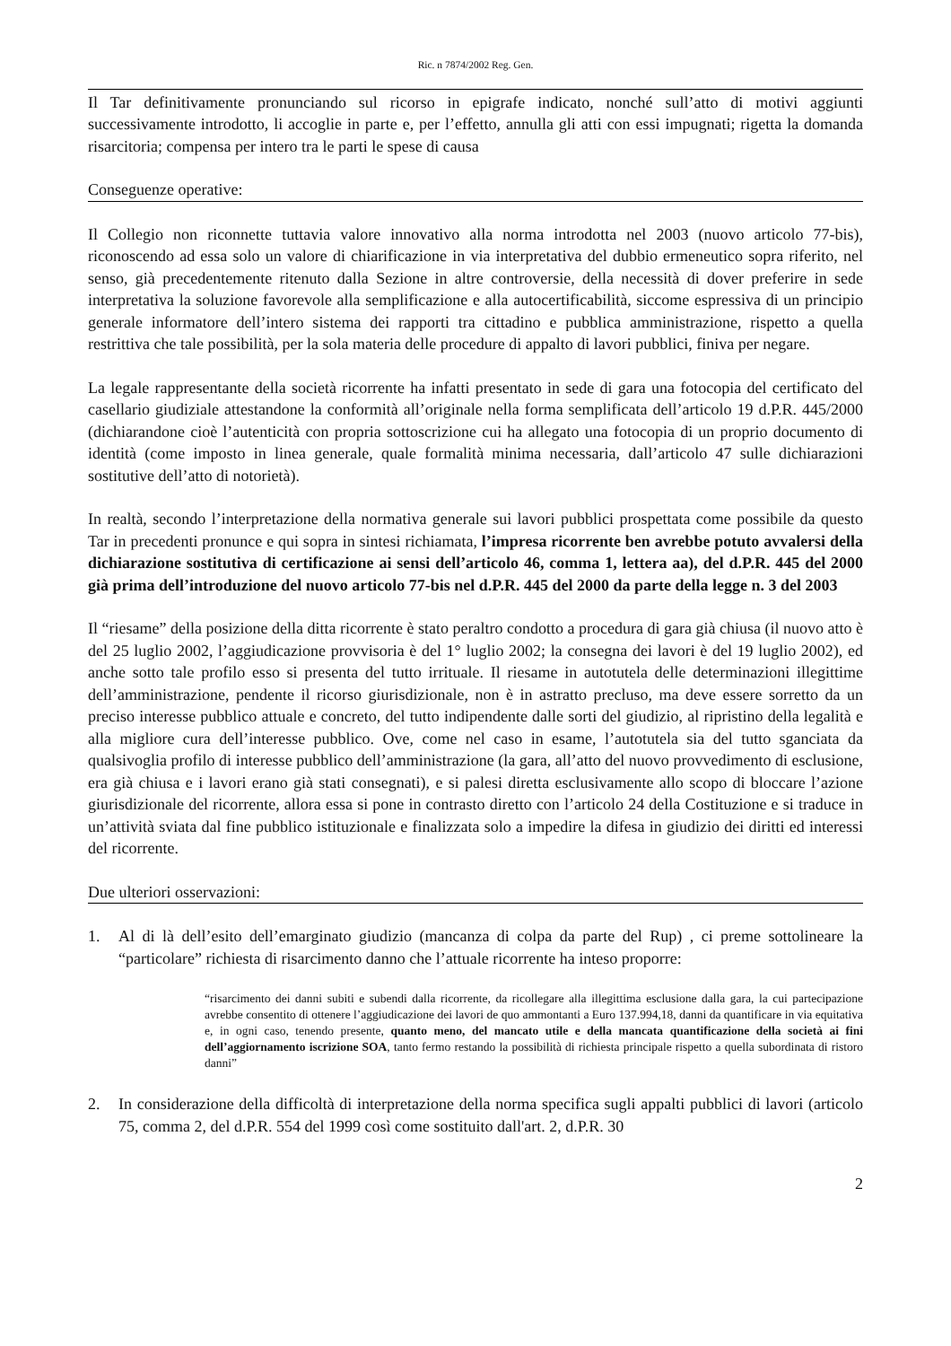Ric. n 7874/2002 Reg. Gen.
Il Tar definitivamente pronunciando sul ricorso in epigrafe indicato, nonché sull’atto di motivi aggiunti successivamente introdotto, li accoglie in parte e, per l’effetto, annulla gli atti con essi impugnati; rigetta la domanda risarcitoria; compensa per intero tra le parti le spese di causa
Conseguenze operative:
Il Collegio non riconnette tuttavia valore innovativo alla norma introdotta nel 2003 (nuovo articolo 77-bis), riconoscendo ad essa solo un valore di chiarificazione in via interpretativa del dubbio ermeneutico sopra riferito, nel senso, già precedentemente ritenuto dalla Sezione in altre controversie, della necessità di dover preferire in sede interpretativa la soluzione favorevole alla semplificazione e alla autocertificabilità, siccome espressiva di un principio generale informatore dell’intero sistema dei rapporti tra cittadino e pubblica amministrazione, rispetto a quella restrittiva che tale possibilità, per la sola materia delle procedure di appalto di lavori pubblici, finiva per negare.
La legale rappresentante della società ricorrente ha infatti presentato in sede di gara una fotocopia del certificato del casellario giudiziale attestandone la conformità all’originale nella forma semplificata dell’articolo 19 d.P.R. 445/2000 (dichiarandone cioè l’autenticità con propria sottoscrizione cui ha allegato una fotocopia di un proprio documento di identità (come imposto in linea generale, quale formalità minima necessaria, dall’articolo 47 sulle dichiarazioni sostitutive dell’atto di notorietà).
In realtà, secondo l’interpretazione della normativa generale sui lavori pubblici prospettata come possibile da questo Tar in precedenti pronunce e qui sopra in sintesi richiamata, l’impresa ricorrente ben avrebbe potuto avvalersi della dichiarazione sostitutiva di certificazione ai sensi dell’articolo 46, comma 1, lettera aa), del d.P.R. 445 del 2000 già prima dell’introduzione del nuovo articolo 77-bis nel d.P.R. 445 del 2000 da parte della legge n. 3 del 2003
Il “riesame” della posizione della ditta ricorrente è stato peraltro condotto a procedura di gara già chiusa (il nuovo atto è del 25 luglio 2002, l’aggiudicazione provvisoria è del 1° luglio 2002; la consegna dei lavori è del 19 luglio 2002), ed anche sotto tale profilo esso si presenta del tutto irrituale. Il riesame in autotutela delle determinazioni illegittime dell’amministrazione, pendente il ricorso giurisdizionale, non è in astratto precluso, ma deve essere sorretto da un preciso interesse pubblico attuale e concreto, del tutto indipendente dalle sorti del giudizio, al ripristino della legalità e alla migliore cura dell’interesse pubblico. Ove, come nel caso in esame, l’autotutela sia del tutto sganciata da qualsivoglia profilo di interesse pubblico dell’amministrazione (la gara, all’atto del nuovo provvedimento di esclusione, era già chiusa e i lavori erano già stati consegnati), e si palesi diretta esclusivamente allo scopo di bloccare l’azione giurisdizionale del ricorrente, allora essa si pone in contrasto diretto con l’articolo 24 della Costituzione e si traduce in un’attività sviata dal fine pubblico istituzionale e finalizzata solo a impedire la difesa in giudizio dei diritti ed interessi del ricorrente.
Due ulteriori osservazioni:
1. Al di là dell’esito dell’emarginato giudizio (mancanza di colpa da parte del Rup) , ci preme sottolineare la “particolare” richiesta di risarcimento danno che l’attuale ricorrente ha inteso proporre:
“risarcimento dei danni subiti e subendi dalla ricorrente, da ricollegare alla illegittima esclusione dalla gara, la cui partecipazione avrebbe consentito di ottenere l’aggiudicazione dei lavori de quo ammontanti a Euro 137.994,18, danni da quantificare in via equitativa e, in ogni caso, tenendo presente, quanto meno, del mancato utile e della mancata quantificazione della società ai fini dell’aggiornamento iscrizione SOA, tanto fermo restando la possibilità di richiesta principale rispetto a quella subordinata di ristoro danni”
2. In considerazione della difficoltà di interpretazione della norma specifica sugli appalti pubblici di lavori (articolo 75, comma 2, del d.P.R. 554 del 1999 così come sostituito dall'art. 2, d.P.R. 30
2